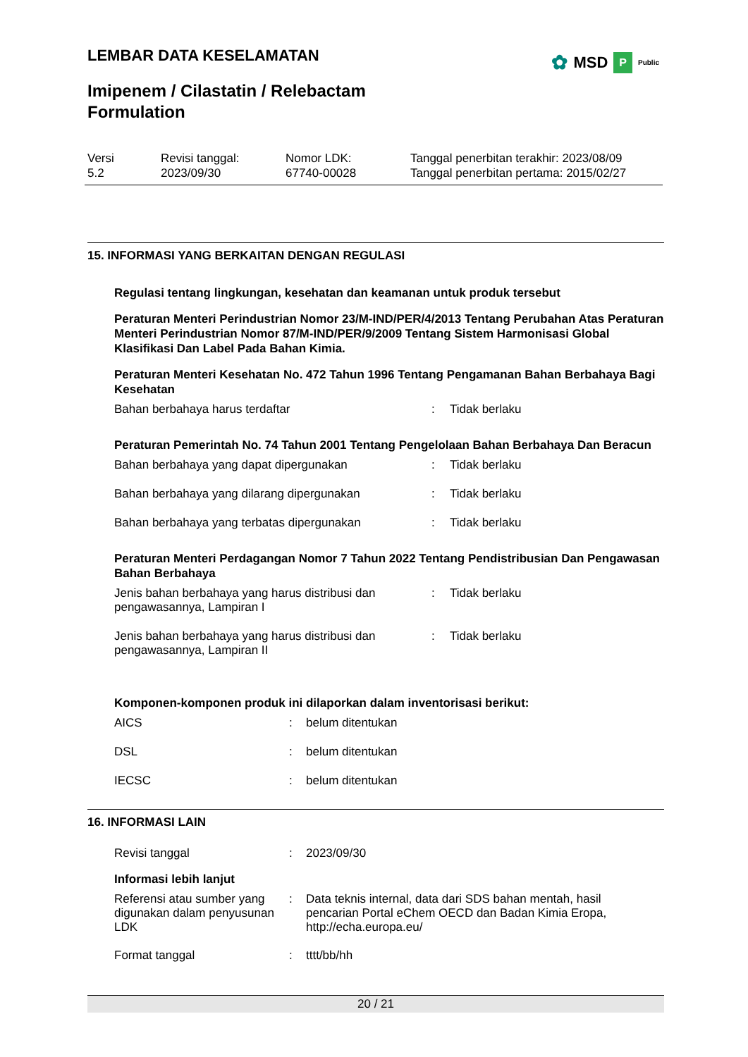LEMBAR DATA KESELAMATAN ✿ MSD P Public
Imipenem / Cilastatin / Relebactam
Formulation
Versi
5.2
Revisi tanggal:
2023/09/30
Nomor LDK:
67740-00028
Tanggal penerbitan terakhir: 2023/08/09
Tanggal penerbitan pertama: 2015/02/27
15. INFORMASI YANG BERKAITAN DENGAN REGULASI
Regulasi tentang lingkungan, kesehatan dan keamanan untuk produk tersebut
Peraturan Menteri Perindustrian Nomor 23/M-IND/PER/4/2013 Tentang Perubahan Atas Peraturan Menteri Perindustrian Nomor 87/M-IND/PER/9/2009 Tentang Sistem Harmonisasi Global Klasifikasi Dan Label Pada Bahan Kimia.
Peraturan Menteri Kesehatan No. 472 Tahun 1996 Tentang Pengamanan Bahan Berbahaya Bagi Kesehatan
Bahan berbahaya harus terdaftar : Tidak berlaku
Peraturan Pemerintah No. 74 Tahun 2001 Tentang Pengelolaan Bahan Berbahaya Dan Beracun
Bahan berbahaya yang dapat dipergunakan : Tidak berlaku
Bahan berbahaya yang dilarang dipergunakan : Tidak berlaku
Bahan berbahaya yang terbatas dipergunakan : Tidak berlaku
Peraturan Menteri Perdagangan Nomor 7 Tahun 2022 Tentang Pendistribusian Dan Pengawasan Bahan Berbahaya
Jenis bahan berbahaya yang harus distribusi dan pengawasannya, Lampiran I
: Tidak berlaku
Jenis bahan berbahaya yang harus distribusi dan pengawasannya, Lampiran II
: Tidak berlaku
Komponen-komponen produk ini dilaporkan dalam inventorisasi berikut:
AICS : belum ditentukan
DSL : belum ditentukan
IECSC : belum ditentukan
16. INFORMASI LAIN
Revisi tanggal : 2023/09/30
Informasi lebih lanjut
Referensi atau sumber yang digunakan dalam penyusunan LDK
: Data teknis internal, data dari SDS bahan mentah, hasil pencarian Portal eChem OECD dan Badan Kimia Eropa, http://echa.europa.eu/
Format tanggal : tttt/bb/hh
20 / 21